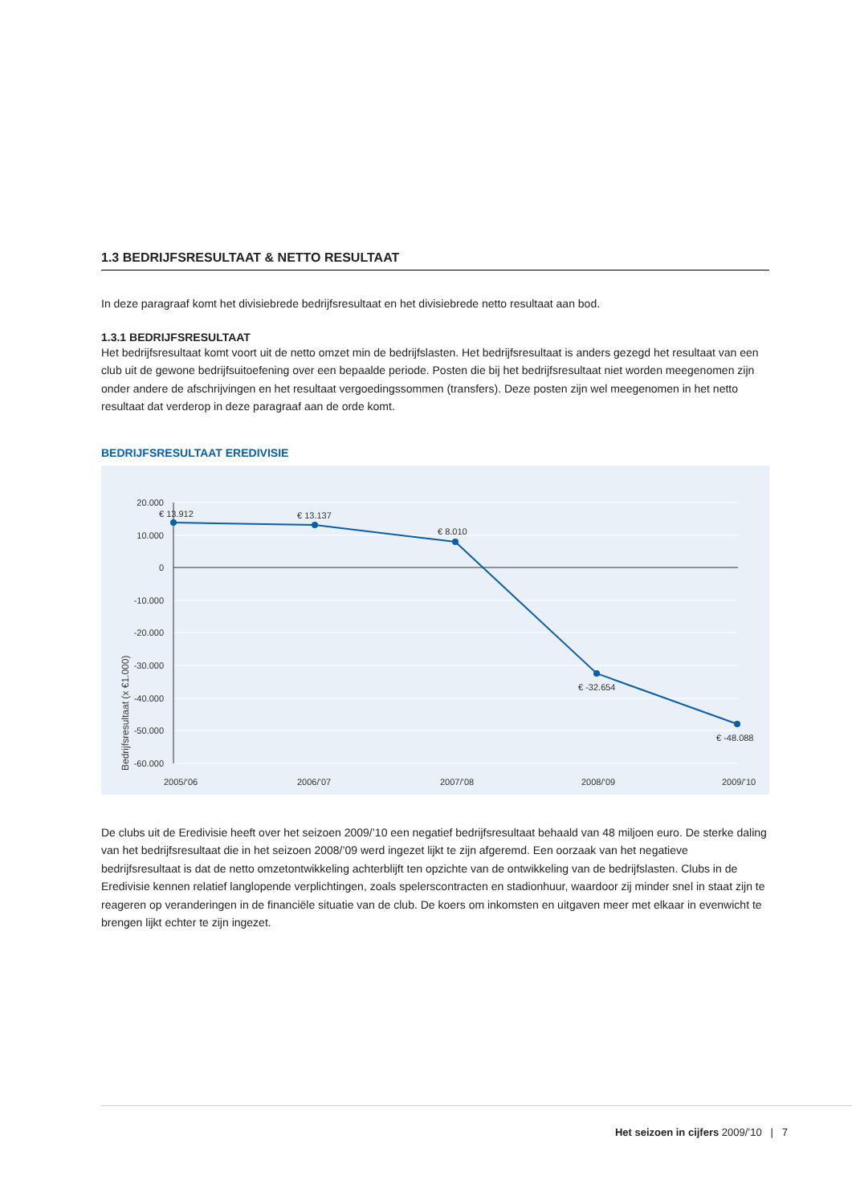1.3 BEDRIJFSRESULTAAT & NETTO RESULTAAT
In deze paragraaf komt het divisiebrede bedrijfsresultaat en het divisiebrede netto resultaat aan bod.
1.3.1 BEDRIJFSRESULTAAT
Het bedrijfsresultaat komt voort uit de netto omzet min de bedrijfslasten. Het bedrijfsresultaat is anders gezegd het resultaat van een club uit de gewone bedrijfsuitoefening over een bepaalde periode. Posten die bij het bedrijfsresultaat niet worden meegenomen zijn onder andere de afschrijvingen en het resultaat vergoedingssommen (transfers). Deze posten zijn wel meegenomen in het netto resultaat dat verderop in deze paragraaf aan de orde komt.
BEDRIJFSRESULTAAT EREDIVISIE
20.000
10.000
0
-10.000
-20.000
-30.000
-40.000
-50.000
-60.000
Bedrijfsresultaat (x €1.000)
€ 13.912
€ 13.137
€ 8.010
€ -32.654
€ -48.088
2005/’06
2006/’07
2007/’08
2008/’09
2009/’10
De clubs uit de Eredivisie heeft over het seizoen 2009/’10 een negatief bedrijfsresultaat behaald van 48 miljoen euro. De sterke daling van het bedrijfsresultaat die in het seizoen 2008/’09 werd ingezet lijkt te zijn afgeremd. Een oorzaak van het negatieve bedrijfsresultaat is dat de netto omzetontwikkeling achterblijft ten opzichte van de ontwikkeling van de bedrijfslasten. Clubs in de Eredivisie kennen relatief langlopende verplichtingen, zoals spelerscontracten en stadionhuur, waardoor zij minder snel in staat zijn te reageren op veranderingen in de financiële situatie van de club. De koers om inkomsten en uitgaven meer met elkaar in evenwicht te brengen lijkt echter te zijn ingezet.
Het seizoen in cijfers 2009/’10 | 7